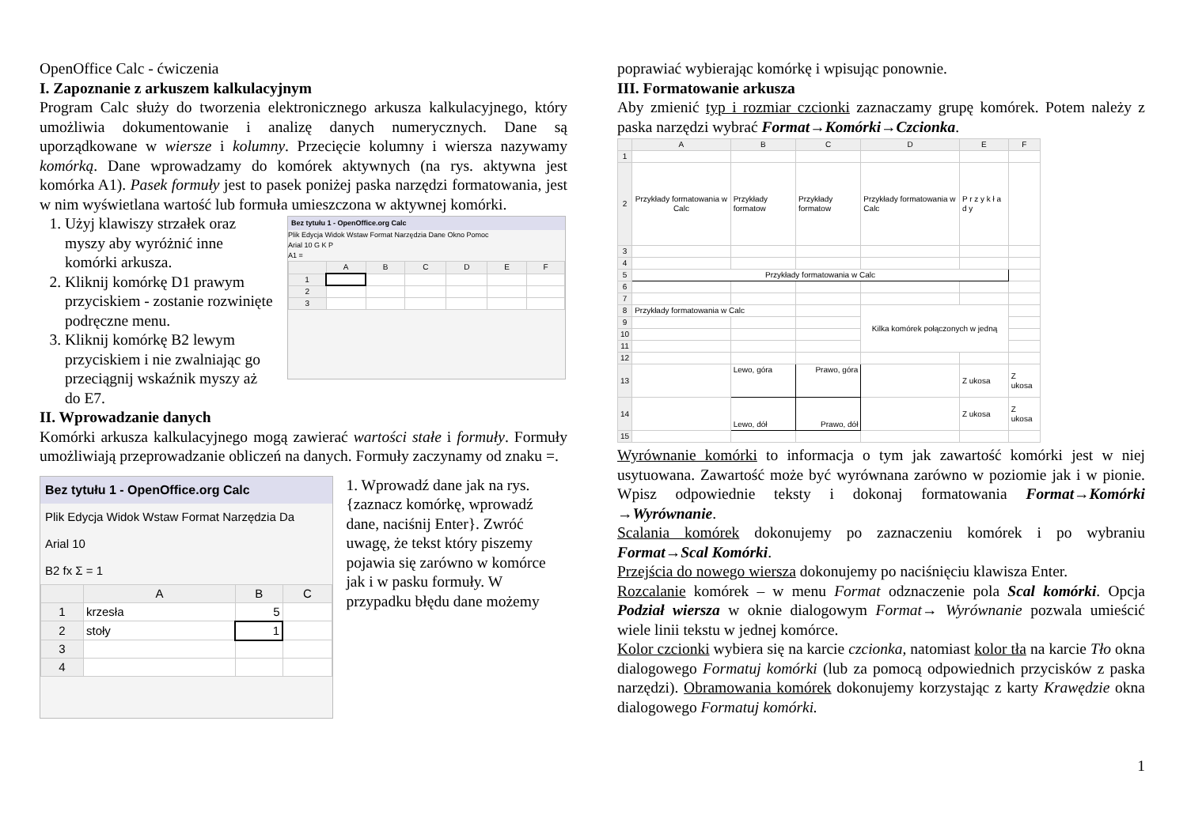OpenOffice Calc - ćwiczenia
I. Zapoznanie z arkuszem kalkulacyjnym
Program Calc służy do tworzenia elektronicznego arkusza kalkulacyjnego, który umożliwia dokumentowanie i analizę danych numerycznych. Dane są uporządkowane w wiersze i kolumny. Przecięcie kolumny i wiersza nazywamy komórką. Dane wprowadzamy do komórek aktywnych (na rys. aktywna jest komórka A1). Pasek formuły jest to pasek poniżej paska narzędzi formatowania, jest w nim wyświetlana wartość lub formuła umieszczona w aktywnej komórki.
1. Użyj klawiszy strzałek oraz myszy aby wyróżnić inne komórki arkusza.
2. Kliknij komórkę D1 prawym przyciskiem - zostanie rozwinięte podręczne menu.
3. Kliknij komórkę B2 lewym przyciskiem i nie zwalniając go przeciągnij wskaźnik myszy aż do E7.
Bez tytułu 1 - OpenOffice.org Calc
Plik Edycja Widok Wstaw Format Narzędzia Dane Okno Pomoc
Arial 10 G K P
A1 =
| | A | B | C | D | E | F |
| --- | --- | --- | --- | --- | --- | --- |
| 1 | | | | | | |
| 2 | | | | | | |
| 3 | | | | | | |
II. Wprowadzanie danych
Komórki arkusza kalkulacyjnego mogą zawierać wartości stałe i formuły. Formuły umożliwiają przeprowadzanie obliczeń na danych. Formuły zaczynamy od znaku =.
Bez tytułu 1 - OpenOffice.org Calc
Plik Edycja Widok Wstaw Format Narzędzia Da
Arial 10
B2 fx Σ = 1
| | A | B | C |
| --- | --- | --- | --- |
| 1 | krzesła | 5 | |
| 2 | stoły | 1 | |
| 3 | | | |
| 4 | | | |
1. Wprowadź dane jak na rys.{zaznacz komórkę, wprowadź dane, naciśnij Enter}. Zwróć uwagę, że tekst który piszemy pojawia się zarówno w komórce jak i w pasku formuły. W przypadku błędu dane możemy
poprawiać wybierając komórkę i wpisując ponownie.
III. Formatowanie arkusza
Aby zmienić typ i rozmiar czcionki zaznaczamy grupę komórek. Potem należy z paska narzędzi wybrać Format→Komórki→Czcionka.
| | A | B | C | D | E | F |
| --- | --- | --- | --- | --- | --- | --- |
| 1 | | | | | | |
| 2 | Przykłady formatowania w Calc | Przykłady formatow | Przykłady formatow | Przykłady formatowania w Calc | P r z y k ł a d y | |
| 3 | | | | | | |
| 4 | | | | | | |
| 5 | Przykłady formatowania w Calc | | | | | |
| 6 | | | | | | |
| 7 | | | | | | |
| 8 | Przykłady formatowania w Calc | | | Kilka komórek połączonych w jedną | | |
| 9 | | | | | | |
| 10 | | | | | | |
| 11 | | | | | | |
| 12 | | | | | | |
| 13 | | Lewo, góra | Prawo, góra | | Z ukosa | Z ukosa |
| 14 | | Lewo, dół | Prawo, dół | | Z ukosa | Z ukosa |
| 15 | | | | | | |
Wyrównanie komórki to informacja o tym jak zawartość komórki jest w niej usytuowana. Zawartość może być wyrównana zarówno w poziomie jak i w pionie. Wpisz odpowiednie teksty i dokonaj formatowania Format→Komórki →Wyrównanie.
Scalania komórek dokonujemy po zaznaczeniu komórek i po wybraniu Format→Scal Komórki.
Przejścia do nowego wiersza dokonujemy po naciśnięciu klawisza Enter.
Rozcalanie komórek – w menu Format odznaczenie pola Scal komórki. Opcja Podział wiersza w oknie dialogowym Format→ Wyrównanie pozwala umieścić wiele linii tekstu w jednej komórce.
Kolor czcionki wybiera się na karcie czcionka, natomiast kolor tła na karcie Tło okna dialogowego Formatuj komórki (lub za pomocą odpowiednich przycisków z paska narzędzi). Obramowania komórek dokonujemy korzystając z karty Krawędzie okna dialogowego Formatuj komórki.
1